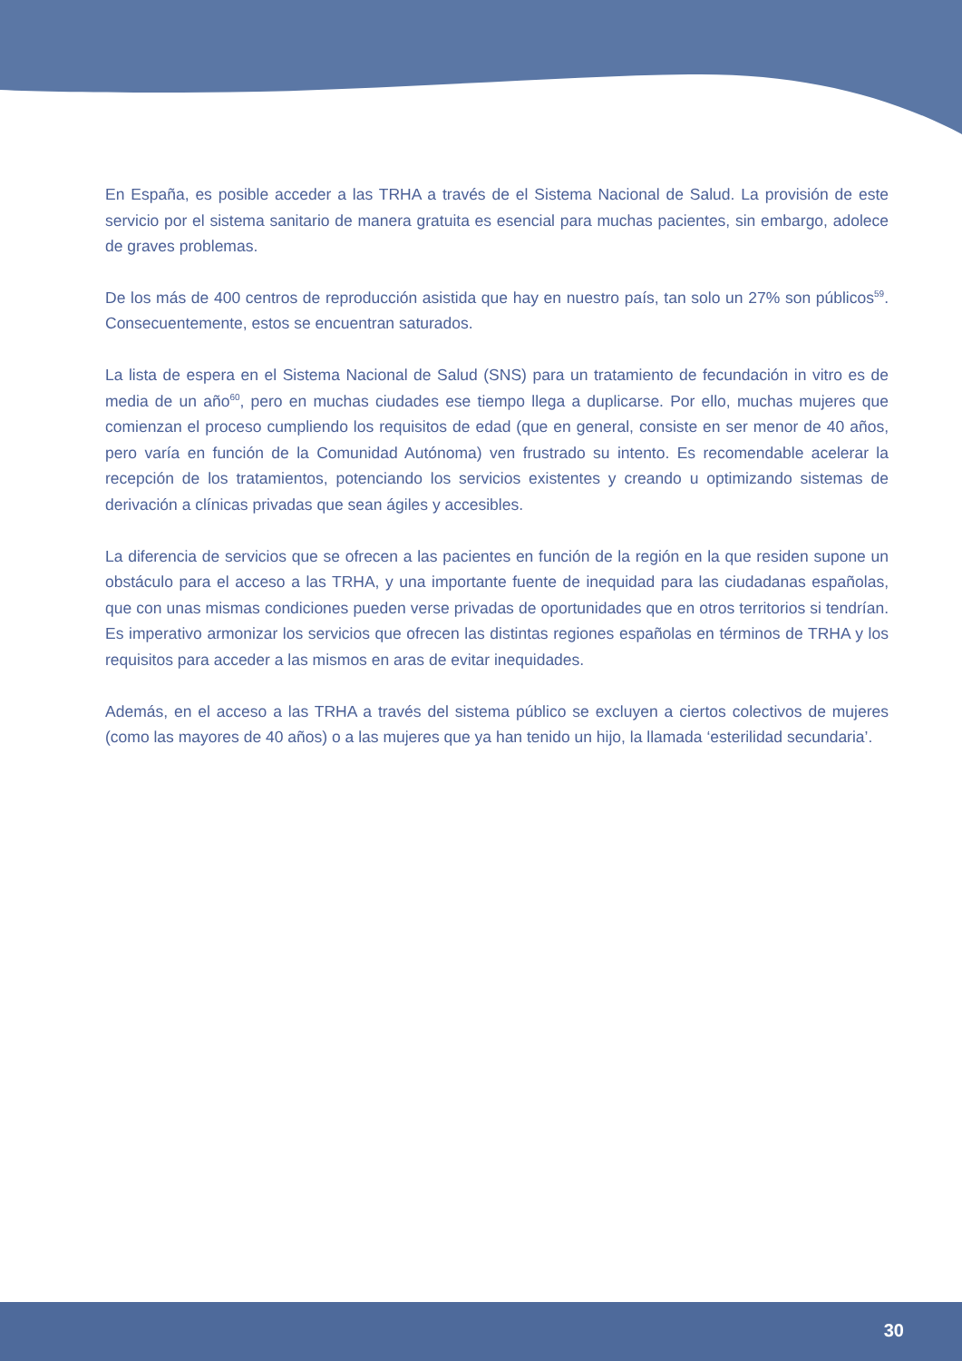En España, es posible acceder a las TRHA a través de el Sistema Nacional de Salud. La provisión de este servicio por el sistema sanitario de manera gratuita es esencial para muchas pacientes, sin embargo, adolece de graves problemas.
De los más de 400 centros de reproducción asistida que hay en nuestro país, tan solo un 27% son públicos<sup>59</sup>. Consecuentemente, estos se encuentran saturados.
La lista de espera en el Sistema Nacional de Salud (SNS) para un tratamiento de fecundación in vitro es de media de un año<sup>60</sup>, pero en muchas ciudades ese tiempo llega a duplicarse. Por ello, muchas mujeres que comienzan el proceso cumpliendo los requisitos de edad (que en general, consiste en ser menor de 40 años, pero varía en función de la Comunidad Autónoma) ven frustrado su intento. Es recomendable acelerar la recepción de los tratamientos, potenciando los servicios existentes y creando u optimizando sistemas de derivación a clínicas privadas que sean ágiles y accesibles.
La diferencia de servicios que se ofrecen a las pacientes en función de la región en la que residen supone un obstáculo para el acceso a las TRHA, y una importante fuente de inequidad para las ciudadanas españolas, que con unas mismas condiciones pueden verse privadas de oportunidades que en otros territorios si tendrían. Es imperativo armonizar los servicios que ofrecen las distintas regiones españolas en términos de TRHA y los requisitos para acceder a las mismos en aras de evitar inequidades.
Además, en el acceso a las TRHA a través del sistema público se excluyen a ciertos colectivos de mujeres (como las mayores de 40 años) o a las mujeres que ya han tenido un hijo, la llamada ‘esterilidad secundaria’.
30